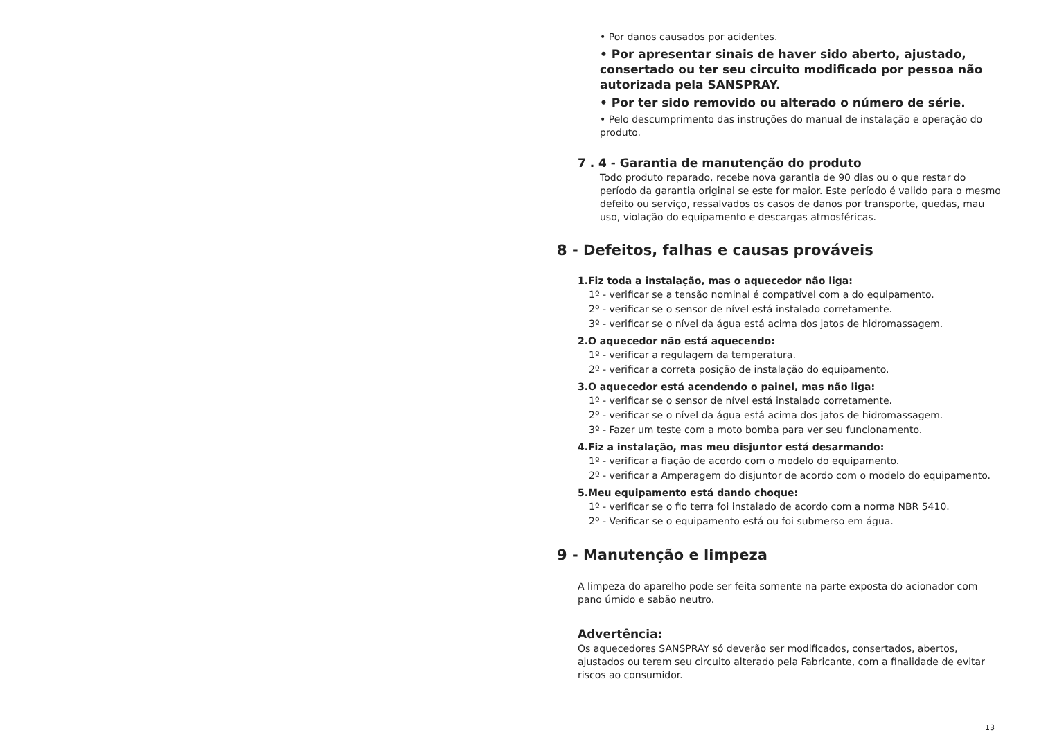• Por danos causados por acidentes.
• Por apresentar sinais de haver sido aberto, ajustado, consertado ou ter seu circuito modificado por pessoa não autorizada pela SANSPRAY.
• Por ter sido removido ou alterado o número de série.
• Pelo descumprimento das instruções do manual de instalação e operação do produto.
7 . 4 - Garantia de manutenção do produto
Todo produto reparado, recebe nova garantia de 90 dias ou o que restar do período da garantia original se este for maior. Este período é valido para o mesmo defeito ou serviço, ressalvados os casos de danos por transporte, quedas, mau uso, violação do equipamento e descargas atmosféricas.
8 - Defeitos, falhas e causas prováveis
1.Fiz toda a instalação, mas o aquecedor não liga:
1º - verificar se a tensão nominal é compatível com a do equipamento.
2º - verificar se o sensor de nível está instalado corretamente.
3º - verificar se o nível da água está acima dos jatos de hidromassagem.
2.O aquecedor não está aquecendo:
1º - verificar a regulagem da temperatura.
2º - verificar a correta posição de instalação do equipamento.
3.O aquecedor está acendendo o painel, mas não liga:
1º - verificar se o sensor de nível está instalado corretamente.
2º - verificar se o nível da água está acima dos jatos de hidromassagem.
3º - Fazer um teste com a moto bomba para ver seu funcionamento.
4.Fiz a instalação, mas meu disjuntor está desarmando:
1º - verificar a fiação de acordo com o modelo do equipamento.
2º - verificar a Amperagem do disjuntor de acordo com o modelo do equipamento.
5.Meu equipamento está dando choque:
1º - verificar se o fio terra foi instalado de acordo com a norma NBR 5410.
2º - Verificar se o equipamento está ou foi submerso em água.
9 - Manutenção e limpeza
A limpeza do aparelho pode ser feita somente na parte exposta do acionador com pano úmido e sabão neutro.
Advertência:
Os aquecedores SANSPRAY só deverão ser modificados, consertados, abertos, ajustados ou terem seu circuito alterado pela Fabricante, com a finalidade de evitar riscos ao consumidor.
13